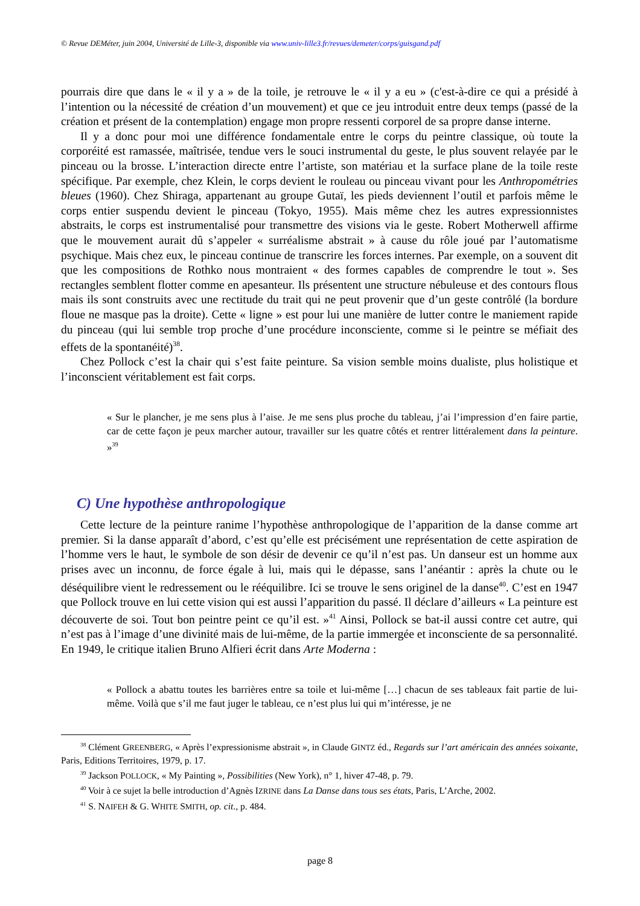© Revue DEMéter, juin 2004, Université de Lille-3, disponible via www.univ-lille3.fr/revues/demeter/corps/guisgand.pdf
pourrais dire que dans le « il y a » de la toile, je retrouve le « il y a eu » (c'est-à-dire ce qui a présidé à l’intention ou la nécessité de création d’un mouvement) et que ce jeu introduit entre deux temps (passé de la création et présent de la contemplation) engage mon propre ressenti corporel de sa propre danse interne.
Il y a donc pour moi une différence fondamentale entre le corps du peintre classique, où toute la corporéité est ramassée, maîtrisée, tendue vers le souci instrumental du geste, le plus souvent relayée par le pinceau ou la brosse. L’interaction directe entre l’artiste, son matériau et la surface plane de la toile reste spécifique. Par exemple, chez Klein, le corps devient le rouleau ou pinceau vivant pour les Anthropométries bleues (1960). Chez Shiraga, appartenant au groupe Gutaï, les pieds deviennent l’outil et parfois même le corps entier suspendu devient le pinceau (Tokyo, 1955). Mais même chez les autres expressionnistes abstraits, le corps est instrumentalisé pour transmettre des visions via le geste. Robert Motherwell affirme que le mouvement aurait dû s’appeler « surréalisme abstrait » à cause du rôle joué par l’automatisme psychique. Mais chez eux, le pinceau continue de transcrire les forces internes. Par exemple, on a souvent dit que les compositions de Rothko nous montraient « des formes capables de comprendre le tout ». Ses rectangles semblent flotter comme en apesanteur. Ils présentent une structure nébuleuse et des contours flous mais ils sont construits avec une rectitude du trait qui ne peut provenir que d’un geste contrôlé (la bordure floue ne masque pas la droite). Cette « ligne » est pour lui une manière de lutter contre le maniement rapide du pinceau (qui lui semble trop proche d’une procédure inconsciente, comme si le peintre se méfiait des effets de la spontanéité)<sup>38</sup>.
Chez Pollock c’est la chair qui s’est faite peinture. Sa vision semble moins dualiste, plus holistique et l’inconscient véritablement est fait corps.
« Sur le plancher, je me sens plus à l’aise. Je me sens plus proche du tableau, j’ai l’impression d’en faire partie, car de cette façon je peux marcher autour, travailler sur les quatre côtés et rentrer littéralement dans la peinture. »<sup>39</sup>
C) Une hypothèse anthropologique
Cette lecture de la peinture ranime l’hypothèse anthropologique de l’apparition de la danse comme art premier. Si la danse apparaît d’abord, c’est qu’elle est précisément une représentation de cette aspiration de l’homme vers le haut, le symbole de son désir de devenir ce qu’il n’est pas. Un danseur est un homme aux prises avec un inconnu, de force égale à lui, mais qui le dépasse, sans l’anéantir : après la chute ou le déséquilibre vient le redressement ou le rééquilibre. Ici se trouve le sens originel de la danse<sup>40</sup>. C’est en 1947 que Pollock trouve en lui cette vision qui est aussi l’apparition du passé. Il déclare d’ailleurs « La peinture est découverte de soi. Tout bon peintre peint ce qu’il est. »<sup>41</sup> Ainsi, Pollock se bat-il aussi contre cet autre, qui n’est pas à l’image d’une divinité mais de lui-même, de la partie immergée et inconsciente de sa personnalité. En 1949, le critique italien Bruno Alfieri écrit dans Arte Moderna :
« Pollock a abattu toutes les barrières entre sa toile et lui-même […] chacun de ses tableaux fait partie de lui-même. Voilà que s’il me faut juger le tableau, ce n’est plus lui qui m’intéresse, je ne
<sup>38</sup> Clément GREENBERG, « Après l’expressionisme abstrait », in Claude GINTZ éd., Regards sur l’art américain des années soixante, Paris, Editions Territoires, 1979, p. 17.
<sup>39</sup> Jackson POLLOCK, « My Painting », Possibilities (New York), n° 1, hiver 47-48, p. 79.
<sup>40</sup> Voir à ce sujet la belle introduction d’Agnès IZRINE dans La Danse dans tous ses états, Paris, L’Arche, 2002.
<sup>41</sup> S. NAIFEH & G. WHITE SMITH, op. cit., p. 484.
page 8